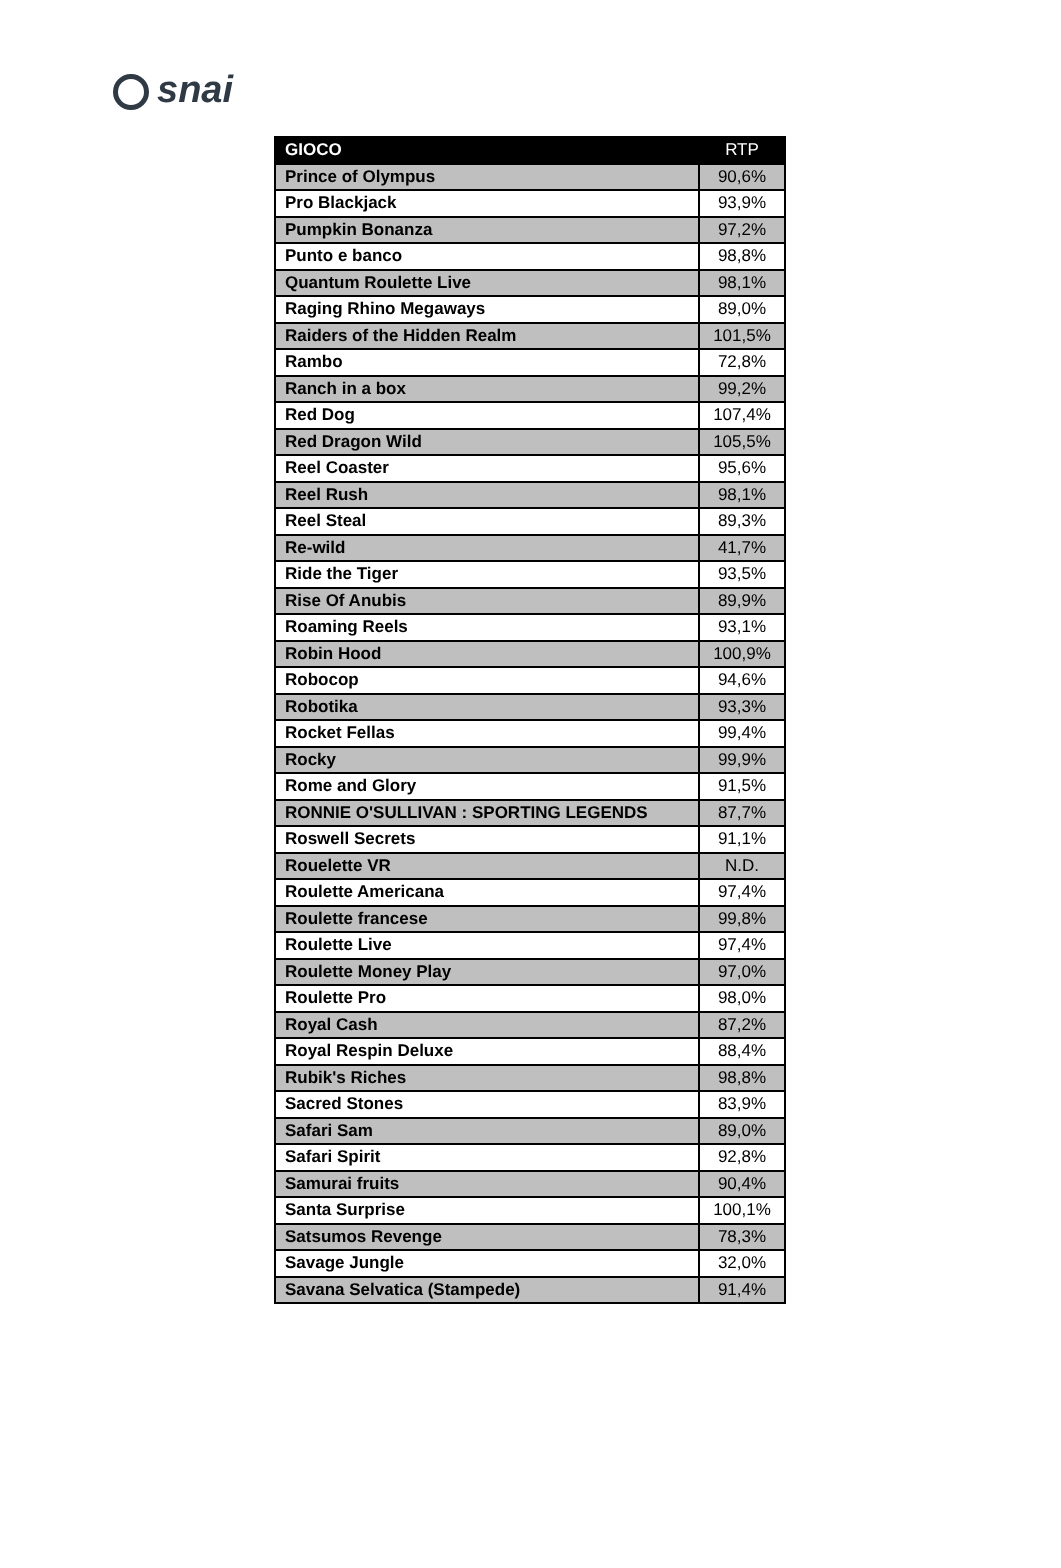snai
| GIOCO | RTP |
| --- | --- |
| Prince of Olympus | 90,6% |
| Pro Blackjack | 93,9% |
| Pumpkin Bonanza | 97,2% |
| Punto e banco | 98,8% |
| Quantum Roulette Live | 98,1% |
| Raging Rhino Megaways | 89,0% |
| Raiders of the Hidden Realm | 101,5% |
| Rambo | 72,8% |
| Ranch in a box | 99,2% |
| Red Dog | 107,4% |
| Red Dragon Wild | 105,5% |
| Reel Coaster | 95,6% |
| Reel Rush | 98,1% |
| Reel Steal | 89,3% |
| Re-wild | 41,7% |
| Ride the Tiger | 93,5% |
| Rise Of Anubis | 89,9% |
| Roaming Reels | 93,1% |
| Robin Hood | 100,9% |
| Robocop | 94,6% |
| Robotika | 93,3% |
| Rocket Fellas | 99,4% |
| Rocky | 99,9% |
| Rome and Glory | 91,5% |
| RONNIE O'SULLIVAN : SPORTING LEGENDS | 87,7% |
| Roswell Secrets | 91,1% |
| Rouelette VR | N.D. |
| Roulette Americana | 97,4% |
| Roulette francese | 99,8% |
| Roulette Live | 97,4% |
| Roulette Money Play | 97,0% |
| Roulette Pro | 98,0% |
| Royal Cash | 87,2% |
| Royal Respin Deluxe | 88,4% |
| Rubik's Riches | 98,8% |
| Sacred Stones | 83,9% |
| Safari Sam | 89,0% |
| Safari Spirit | 92,8% |
| Samurai fruits | 90,4% |
| Santa Surprise | 100,1% |
| Satsumos Revenge | 78,3% |
| Savage Jungle | 32,0% |
| Savana Selvatica (Stampede) | 91,4% |